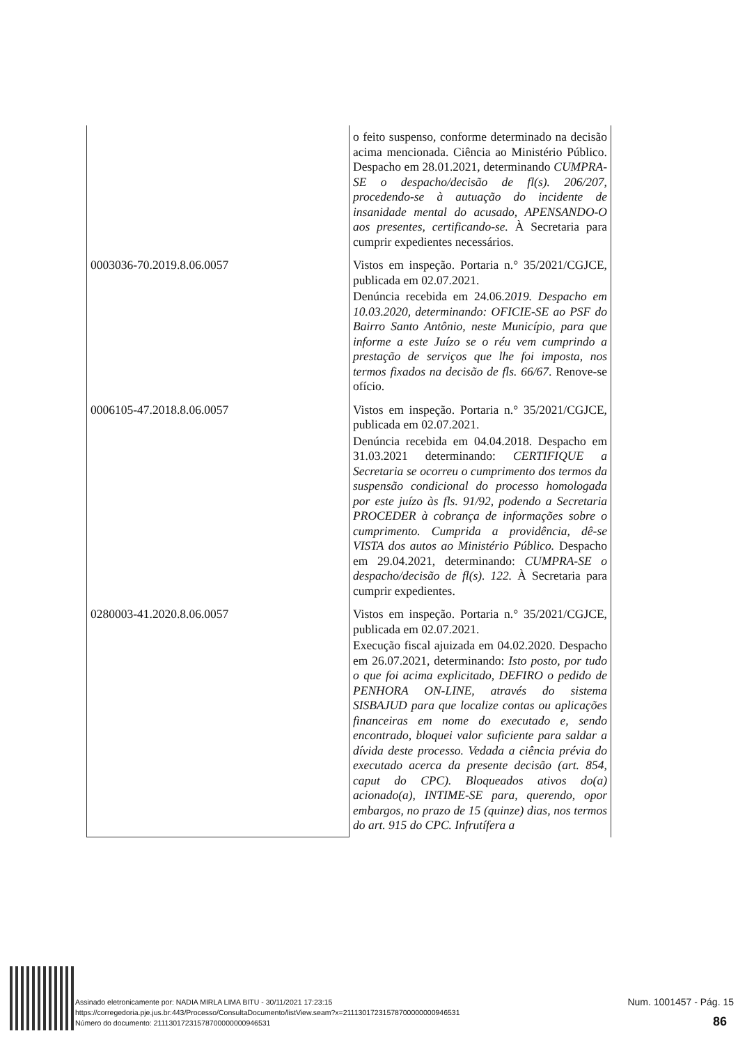| | o feito suspenso, conforme determinado na decisão acima mencionada. Ciência ao Ministério Público. Despacho em 28.01.2021, determinando CUMPRA-SE o despacho/decisão de fl(s). 206/207, procedendo-se à autuação do incidente de insanidade mental do acusado, APENSANDO-O aos presentes, certificando-se. À Secretaria para cumprir expedientes necessários. |
| 0003036-70.2019.8.06.0057 | Vistos em inspeção. Portaria n.° 35/2021/CGJCE, publicada em 02.07.2021. Denúncia recebida em 24.06.2 019. Despacho em 10.03.2020, determinando: OFICIE-SE ao PSF do Bairro Santo Antônio, neste Município, para que informe a este Juízo se o réu vem cumprindo a prestação de serviços que lhe foi imposta, nos termos fixados na decisão de fls. 66/67 . Renove-se ofício. |
| 0006105-47.2018.8.06.0057 | Vistos em inspeção. Portaria n.° 35/2021/CGJCE, publicada em 02.07.2021. Denúncia recebida em 04.04.2018. Despacho em 31.03.2021 determinando: CERTIFIQUE a Secretaria se ocorreu o cumprimento dos termos da suspensão condicional do processo homologada por este juízo às fls. 91/92, podendo a Secretaria PROCEDER à cobrança de informações sobre o cumprimento. Cumprida a providência, dê-se VISTA dos autos ao Ministério Público. Despacho em 29.04.2021, determinando: CUMPRA-SE o despacho/decisão de fl(s). 122. À Secretaria para cumprir expedientes. |
| 0280003-41.2020.8.06.0057 | Vistos em inspeção. Portaria n.° 35/2021/CGJCE, publicada em 02.07.2021. Execução fiscal ajuizada em 04.02.2020. Despacho em 26.07.2021, determinando: Isto posto, por tudo o que foi acima explicitado, DEFIRO o pedido de PENHORA ON-LINE, através do sistema SISBAJUD para que localize contas ou aplicações financeiras em nome do executado e, sendo encontrado, bloquei valor suficiente para saldar a dívida deste processo. Vedada a ciência prévia do executado acerca da presente decisão (art. 854, caput do CPC). Bloqueados ativos do(a) acionado(a), INTIME-SE para, querendo, opor embargos, no prazo de 15 (quinze) dias, nos termos do art. 915 do CPC. Infrutífera a |
Assinado eletronicamente por: NADIA MIRLA LIMA BITU - 30/11/2021 17:23:15
https://corregedoria.pje.jus.br:443/Processo/ConsultaDocumento/listView.seam?x=21113017231578700000000946531
Número do documento: 21113017231578700000000946531
Num. 1001457 - Pág. 15
86